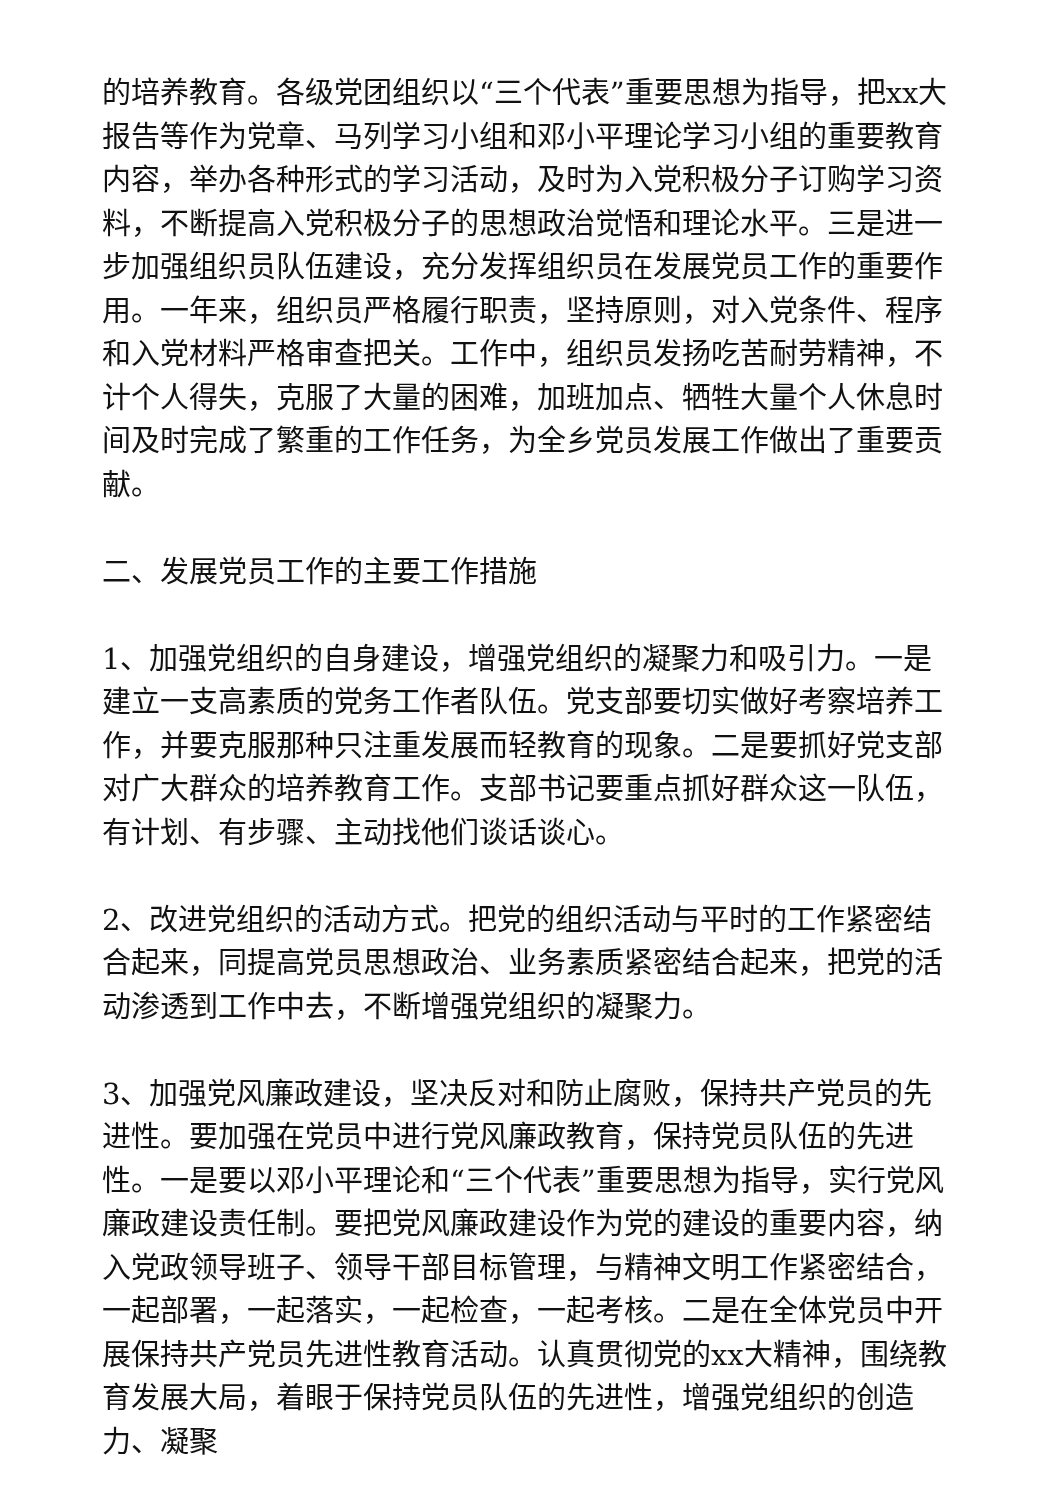的培养教育。各级党团组织以“三个代表”重要思想为指导，把xx大报告等作为党章、马列学习小组和邓小平理论学习小组的重要教育内容，举办各种形式的学习活动，及时为入党积极分子订购学习资料，不断提高入党积极分子的思想政治觉悟和理论水平。三是进一步加强组织员队伍建设，充分发挥组织员在发展党员工作的重要作用。一年来，组织员严格履行职责，坚持原则，对入党条件、程序和入党材料严格审查把关。工作中，组织员发扬吃苦耐劳精神，不计个人得失，克服了大量的困难，加班加点、牺牲大量个人休息时间及时完成了繁重的工作任务，为全乡党员发展工作做出了重要贡献。
二、发展党员工作的主要工作措施
1、加强党组织的自身建设，增强党组织的凝聚力和吸引力。一是建立一支高素质的党务工作者队伍。党支部要切实做好考察培养工作，并要克服那种只注重发展而轻教育的现象。二是要抓好党支部对广大群众的培养教育工作。支部书记要重点抓好群众这一队伍，有计划、有步骤、主动找他们谈话谈心。
2、改进党组织的活动方式。把党的组织活动与平时的工作紧密结合起来，同提高党员思想政治、业务素质紧密结合起来，把党的活动渗透到工作中去，不断增强党组织的凝聚力。
3、加强党风廉政建设，坚决反对和防止腐败，保持共产党员的先进性。要加强在党员中进行党风廉政教育，保持党员队伍的先进性。一是要以邓小平理论和“三个代表”重要思想为指导，实行党风廉政建设责任制。要把党风廉政建设作为党的建设的重要内容，纳入党政领导班子、领导干部目标管理，与精神文明工作紧密结合，一起部署，一起落实，一起检查，一起考核。二是在全体党员中开展保持共产党员先进性教育活动。认真贯彻党的xx大精神，围绕教育发展大局，着眼于保持党员队伍的先进性，增强党组织的创造力、凝聚